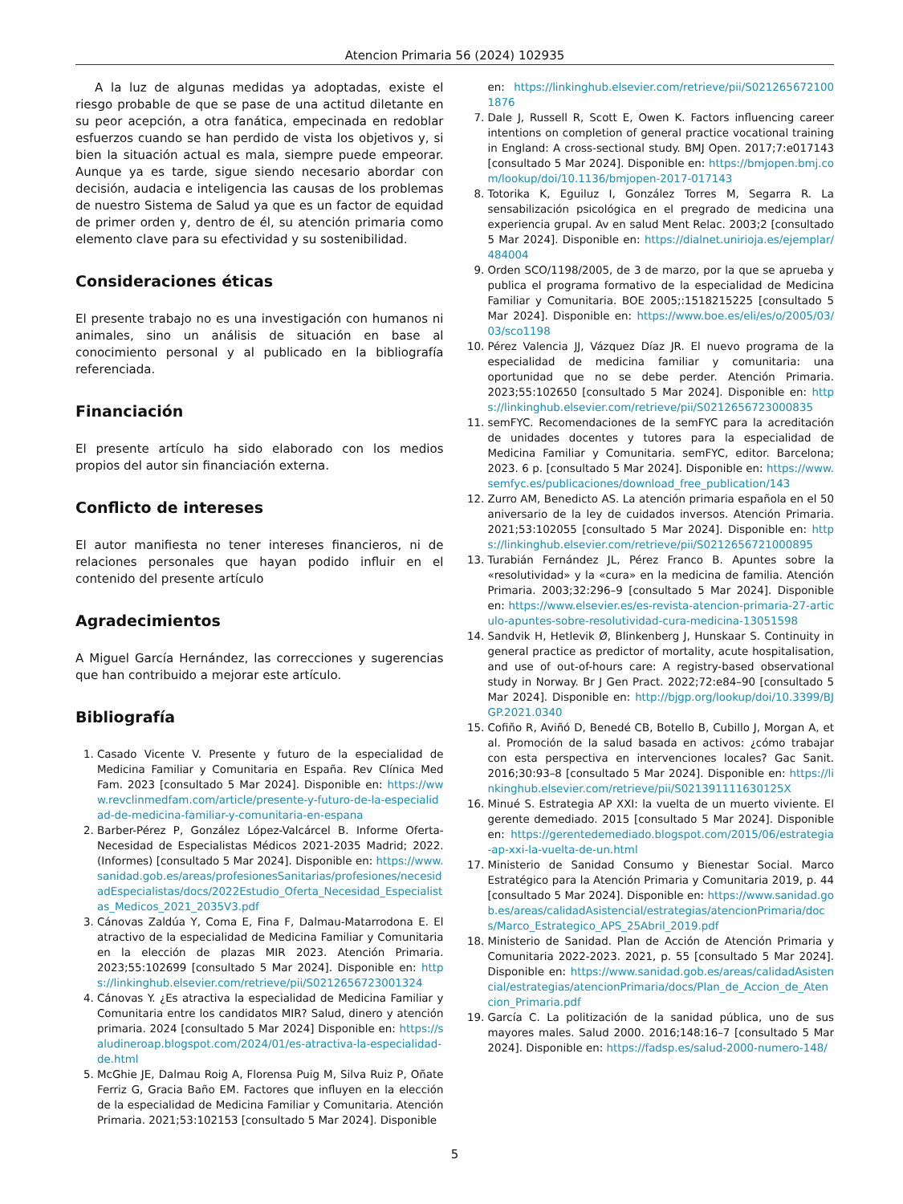Atencion Primaria 56 (2024) 102935
A la luz de algunas medidas ya adoptadas, existe el riesgo probable de que se pase de una actitud diletante en su peor acepción, a otra fanática, empecinada en redoblar esfuerzos cuando se han perdido de vista los objetivos y, si bien la situación actual es mala, siempre puede empeorar. Aunque ya es tarde, sigue siendo necesario abordar con decisión, audacia e inteligencia las causas de los problemas de nuestro Sistema de Salud ya que es un factor de equidad de primer orden y, dentro de él, su atención primaria como elemento clave para su efectividad y su sostenibilidad.
Consideraciones éticas
El presente trabajo no es una investigación con humanos ni animales, sino un análisis de situación en base al conocimiento personal y al publicado en la bibliografía referenciada.
Financiación
El presente artículo ha sido elaborado con los medios propios del autor sin financiación externa.
Conflicto de intereses
El autor manifiesta no tener intereses financieros, ni de relaciones personales que hayan podido influir en el contenido del presente artículo
Agradecimientos
A Miguel García Hernández, las correcciones y sugerencias que han contribuido a mejorar este artículo.
Bibliografía
1. Casado Vicente V. Presente y futuro de la especialidad de Medicina Familiar y Comunitaria en España. Rev Clínica Med Fam. 2023 [consultado 5 Mar 2024]. Disponible en: https://www.revclinmedfam.com/article/presente-y-futuro-de-la-especialidad-de-medicina-familiar-y-comunitaria-en-espana
2. Barber-Pérez P, González López-Valcárcel B. Informe Oferta-Necesidad de Especialistas Médicos 2021-2035 Madrid; 2022. (Informes) [consultado 5 Mar 2024]. Disponible en: https://www.sanidad.gob.es/areas/profesionesSanitarias/profesiones/necesidadEspecialistas/docs/2022Estudio_Oferta_Necesidad_Especialistas_Medicos_2021_2035V3.pdf
3. Cánovas Zaldúa Y, Coma E, Fina F, Dalmau-Matarrodona E. El atractivo de la especialidad de Medicina Familiar y Comunitaria en la elección de plazas MIR 2023. Atención Primaria. 2023;55:102699 [consultado 5 Mar 2024]. Disponible en: https://linkinghub.elsevier.com/retrieve/pii/S0212656723001324
4. Cánovas Y. ¿Es atractiva la especialidad de Medicina Familiar y Comunitaria entre los candidatos MIR? Salud, dinero y atención primaria. 2024 [consultado 5 Mar 2024] Disponible en: https://saludineroap.blogspot.com/2024/01/es-atractiva-la-especialidad-de.html
5. McGhie JE, Dalmau Roig A, Florensa Puig M, Silva Ruiz P, Oñate Ferriz G, Gracia Baño EM. Factores que influyen en la elección de la especialidad de Medicina Familiar y Comunitaria. Atención Primaria. 2021;53:102153 [consultado 5 Mar 2024]. Disponible
en: https://linkinghub.elsevier.com/retrieve/pii/S0212656721001876
7. Dale J, Russell R, Scott E, Owen K. Factors influencing career intentions on completion of general practice vocational training in England: A cross-sectional study. BMJ Open. 2017;7:e017143 [consultado 5 Mar 2024]. Disponible en: https://bmjopen.bmj.com/lookup/doi/10.1136/bmjopen-2017-017143
8. Totorika K, Eguiluz I, González Torres M, Segarra R. La sensabilización psicológica en el pregrado de medicina una experiencia grupal. Av en salud Ment Relac. 2003;2 [consultado 5 Mar 2024]. Disponible en: https://dialnet.unirioja.es/ejemplar/484004
9. Orden SCO/1198/2005, de 3 de marzo, por la que se aprueba y publica el programa formativo de la especialidad de Medicina Familiar y Comunitaria. BOE 2005;:1518215225 [consultado 5 Mar 2024]. Disponible en: https://www.boe.es/eli/es/o/2005/03/03/sco1198
10. Pérez Valencia JJ, Vázquez Díaz JR. El nuevo programa de la especialidad de medicina familiar y comunitaria: una oportunidad que no se debe perder. Atención Primaria. 2023;55:102650 [consultado 5 Mar 2024]. Disponible en: https://linkinghub.elsevier.com/retrieve/pii/S0212656723000835
11. semFYC. Recomendaciones de la semFYC para la acreditación de unidades docentes y tutores para la especialidad de Medicina Familiar y Comunitaria. semFYC, editor. Barcelona; 2023. 6 p. [consultado 5 Mar 2024]. Disponible en: https://www.semfyc.es/publicaciones/download_free_publication/143
12. Zurro AM, Benedicto AS. La atención primaria española en el 50 aniversario de la ley de cuidados inversos. Atención Primaria. 2021;53:102055 [consultado 5 Mar 2024]. Disponible en: https://linkinghub.elsevier.com/retrieve/pii/S0212656721000895
13. Turabián Fernández JL, Pérez Franco B. Apuntes sobre la «resolutividad» y la «cura» en la medicina de familia. Atención Primaria. 2003;32:296–9 [consultado 5 Mar 2024]. Disponible en: https://www.elsevier.es/es-revista-atencion-primaria-27-articulo-apuntes-sobre-resolutividad-cura-medicina-13051598
14. Sandvik H, Hetlevik Ø, Blinkenberg J, Hunskaar S. Continuity in general practice as predictor of mortality, acute hospitalisation, and use of out-of-hours care: A registry-based observational study in Norway. Br J Gen Pract. 2022;72:e84–90 [consultado 5 Mar 2024]. Disponible en: http://bjgp.org/lookup/doi/10.3399/BJGP.2021.0340
15. Cofiño R, Aviñó D, Benedé CB, Botello B, Cubillo J, Morgan A, et al. Promoción de la salud basada en activos: ¿cómo trabajar con esta perspectiva en intervenciones locales? Gac Sanit. 2016;30:93–8 [consultado 5 Mar 2024]. Disponible en: https://linkinghub.elsevier.com/retrieve/pii/S021391111630125X
16. Minué S. Estrategia AP XXI: la vuelta de un muerto viviente. El gerente demediado. 2015 [consultado 5 Mar 2024]. Disponible en: https://gerentedemediado.blogspot.com/2015/06/estrategia-ap-xxi-la-vuelta-de-un.html
17. Ministerio de Sanidad Consumo y Bienestar Social. Marco Estratégico para la Atención Primaria y Comunitaria 2019, p. 44 [consultado 5 Mar 2024]. Disponible en: https://www.sanidad.gob.es/areas/calidadAsistencial/estrategias/atencionPrimaria/docs/Marco_Estrategico_APS_25Abril_2019.pdf
18. Ministerio de Sanidad. Plan de Acción de Atención Primaria y Comunitaria 2022-2023. 2021, p. 55 [consultado 5 Mar 2024]. Disponible en: https://www.sanidad.gob.es/areas/calidadAsistencial/estrategias/atencionPrimaria/docs/Plan_de_Accion_de_Atencion_Primaria.pdf
19. García C. La politización de la sanidad pública, uno de sus mayores males. Salud 2000. 2016;148:16–7 [consultado 5 Mar 2024]. Disponible en: https://fadsp.es/salud-2000-numero-148/
5